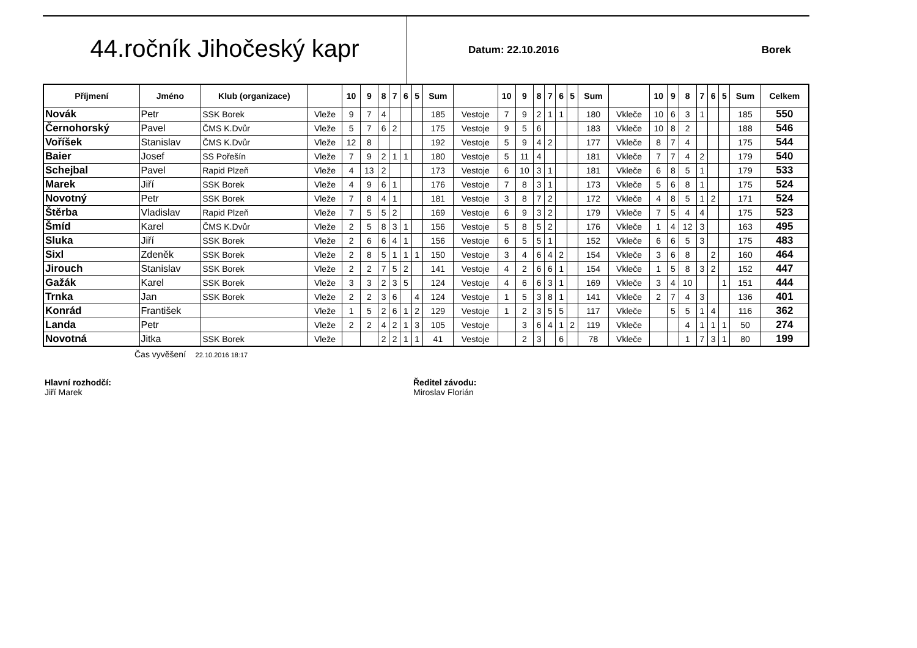44.ročník Jihočeský kapr
Datum: 22.10.2016 Borek
| Příjmení | Jméno | Klub (organizace) | | 10 | 9 | 8 | 7 | 6 | 5 | Sum | | 10 | 9 | 8 | 7 | 6 | 5 | Sum | | 10 | 9 | 8 | 7 | 6 | 5 | Sum | Celkem |
| --- | --- | --- | --- | --- | --- | --- | --- | --- | --- | --- | --- | --- | --- | --- | --- | --- | --- | --- | --- | --- | --- | --- | --- | --- | --- | --- | --- |
| Novák | Petr | SSK Borek | Vleže | 9 | 7 | 4 | | | | 185 | Vestoje | 7 | 9 | 2 | 1 | 1 | | 180 | Vkleče | 10 | 6 | 3 | 1 | | | 185 | 550 |
| Černohorský | Pavel | ČMS K.Dvůr | Vleže | 5 | 7 | 6 | 2 | | | 175 | Vestoje | 9 | 5 | 6 | | | | 183 | Vkleče | 10 | 8 | 2 | | | | 188 | 546 |
| Voříšek | Stanislav | ČMS K.Dvůr | Vleže | 12 | 8 | | | | | 192 | Vestoje | 5 | 9 | 4 | 2 | | | 177 | Vkleče | 8 | 7 | 4 | | | | 175 | 544 |
| Baier | Josef | SS Pořešín | Vleže | 7 | 9 | 2 | 1 | 1 | | 180 | Vestoje | 5 | 11 | 4 | | | | 181 | Vkleče | 7 | 7 | 4 | 2 | | | 179 | 540 |
| Schejbal | Pavel | Rapid Plzeň | Vleže | 4 | 13 | 2 | | | | 173 | Vestoje | 6 | 10 | 3 | 1 | | | 181 | Vkleče | 6 | 8 | 5 | 1 | | | 179 | 533 |
| Marek | Jiří | SSK Borek | Vleže | 4 | 9 | 6 | 1 | | | 176 | Vestoje | 7 | 8 | 3 | 1 | | | 173 | Vkleče | 5 | 6 | 8 | 1 | | | 175 | 524 |
| Novotný | Petr | SSK Borek | Vleže | 7 | 8 | 4 | 1 | | | 181 | Vestoje | 3 | 8 | 7 | 2 | | | 172 | Vkleče | 4 | 8 | 5 | 1 | 2 | | 171 | 524 |
| Štěrba | Vladislav | Rapid Plzeň | Vleže | 7 | 5 | 5 | 2 | | | 169 | Vestoje | 6 | 9 | 3 | 2 | | | 179 | Vkleče | 7 | 5 | 4 | 4 | | | 175 | 523 |
| Šmíd | Karel | ČMS K.Dvůr | Vleže | 2 | 5 | 8 | 3 | 1 | | 156 | Vestoje | 5 | 8 | 5 | 2 | | | 176 | Vkleče | 1 | 4 | 12 | 3 | | | 163 | 495 |
| Sluka | Jiří | SSK Borek | Vleže | 2 | 6 | 6 | 4 | 1 | | 156 | Vestoje | 6 | 5 | 5 | 1 | | | 152 | Vkleče | 6 | 6 | 5 | 3 | | | 175 | 483 |
| Sixl | Zdeněk | SSK Borek | Vleže | 2 | 8 | 5 | 1 | 1 | 1 | 150 | Vestoje | 3 | 4 | 6 | 4 | 2 | | 154 | Vkleče | 3 | 6 | 8 | | 2 | | 160 | 464 |
| Jirouch | Stanislav | SSK Borek | Vleže | 2 | 2 | 7 | 5 | 2 | | 141 | Vestoje | 4 | 2 | 6 | 6 | 1 | | 154 | Vkleče | 1 | 5 | 8 | 3 | 2 | | 152 | 447 |
| Gažák | Karel | SSK Borek | Vleže | 3 | 3 | 2 | 3 | 5 | | 124 | Vestoje | 4 | 6 | 6 | 3 | 1 | | 169 | Vkleče | 3 | 4 | 10 | | | 1 | 151 | 444 |
| Trnka | Jan | SSK Borek | Vleže | 2 | 2 | 3 | 6 | | 4 | 124 | Vestoje | 1 | 5 | 3 | 8 | 1 | | 141 | Vkleče | 2 | 7 | 4 | 3 | | | 136 | 401 |
| Konrád | František | | Vleže | 1 | 5 | 2 | 6 | 1 | 2 | 129 | Vestoje | 1 | 2 | 3 | 5 | 5 | | 117 | Vkleče | | 5 | 5 | 1 | 4 | | 116 | 362 |
| Landa | Petr | | Vleže | 2 | 2 | 4 | 2 | 1 | 3 | 105 | Vestoje | | 3 | 6 | 4 | 1 | 2 | 119 | Vkleče | | | 4 | 1 | 1 | 1 | 50 | 274 |
| Novotná | Jitka | SSK Borek | Vleže | | | 2 | 2 | 1 | 1 | 41 | Vestoje | | 2 | 3 | | 6 | | 78 | Vkleče | | | 1 | 7 | 3 | 1 | 80 | 199 |
Čas vyvěšení 22.10.2016 18:17
Hlavní rozhodčí:
Jiří Marek
Ředitel závodu:
Miroslav Florián